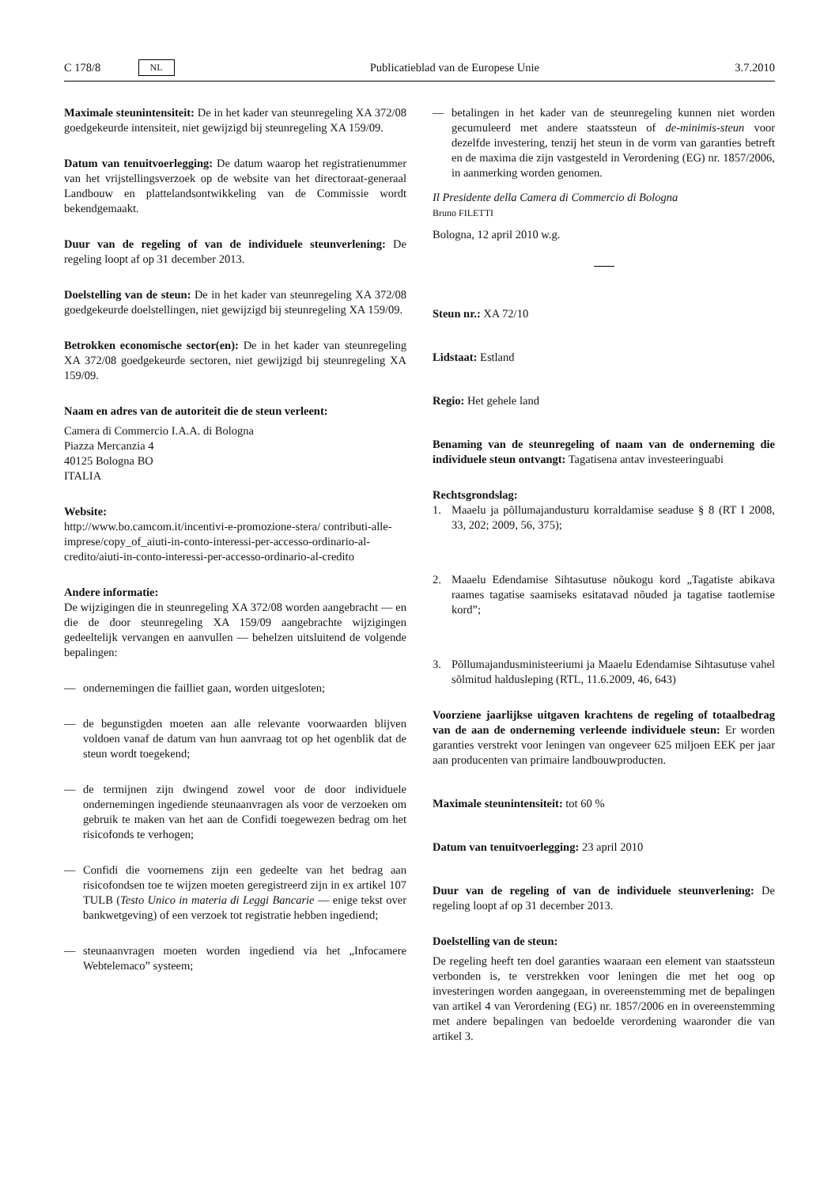C 178/8 NL Publicatieblad van de Europese Unie 3.7.2010
Maximale steunintensiteit: De in het kader van steunregeling XA 372/08 goedgekeurde intensiteit, niet gewijzigd bij steunregeling XA 159/09.
Datum van tenuitvoerlegging: De datum waarop het registratienummer van het vrijstellingsverzoek op de website van het directoraat-generaal Landbouw en plattelandsontwikkeling van de Commissie wordt bekendgemaakt.
Duur van de regeling of van de individuele steunverlening: De regeling loopt af op 31 december 2013.
Doelstelling van de steun: De in het kader van steunregeling XA 372/08 goedgekeurde doelstellingen, niet gewijzigd bij steunregeling XA 159/09.
Betrokken economische sector(en): De in het kader van steunregeling XA 372/08 goedgekeurde sectoren, niet gewijzigd bij steunregeling XA 159/09.
Naam en adres van de autoriteit die de steun verleent:
Camera di Commercio I.A.A. di Bologna
Piazza Mercanzia 4
40125 Bologna BO
ITALIA
Website:
http://www.bo.camcom.it/incentivi-e-promozione-stera/ contributi-alle-imprese/copy_of_aiuti-in-conto-interessi-per-accesso-ordinario-al-credito/aiuti-in-conto-interessi-per-accesso-ordinario-al-credito
Andere informatie:
De wijzigingen die in steunregeling XA 372/08 worden aangebracht — en die de door steunregeling XA 159/09 aangebrachte wijzigingen gedeeltelijk vervangen en aanvullen — behelzen uitsluitend de volgende bepalingen:
— ondernemingen die failliet gaan, worden uitgesloten;
— de begunstigden moeten aan alle relevante voorwaarden blijven voldoen vanaf de datum van hun aanvraag tot op het ogenblik dat de steun wordt toegekend;
— de termijnen zijn dwingend zowel voor de door individuele ondernemingen ingediende steunaanvragen als voor de verzoeken om gebruik te maken van het aan de Confidi toegewezen bedrag om het risicofonds te verhogen;
— Confidi die voornemens zijn een gedeelte van het bedrag aan risicofondsen toe te wijzen moeten geregistreerd zijn in ex artikel 107 TULB (Testo Unico in materia di Leggi Bancarie — enige tekst over bankwetgeving) of een verzoek tot registratie hebben ingediend;
— steunaanvragen moeten worden ingediend via het „Infocamere Webtelemaco” systeem;
— betalingen in het kader van de steunregeling kunnen niet worden gecumuleerd met andere staatssteun of de-minimis-steun voor dezelfde investering, tenzij het steun in de vorm van garanties betreft en de maxima die zijn vastgesteld in Verordening (EG) nr. 1857/2006, in aanmerking worden genomen.
Il Presidente della Camera di Commercio di Bologna
Bruno FILETTI
Bologna, 12 april 2010 w.g.
Steun nr.: XA 72/10
Lidstaat: Estland
Regio: Het gehele land
Benaming van de steunregeling of naam van de onderneming die individuele steun ontvangt: Tagatisena antav investeeringuabi
Rechtsgrondslag:
1. Maaelu ja põllumajandusturu korraldamise seaduse § 8 (RT I 2008, 33, 202; 2009, 56, 375);
2. Maaelu Edendamise Sihtasutuse nõukogu kord „Tagatiste abikava raames tagatise saamiseks esitatavad nõuded ja tagatise taotlemise kord”;
3. Põllumajandusministeeriumi ja Maaelu Edendamise Sihtasutuse vahel sõlmitud haldusleping (RTL, 11.6.2009, 46, 643)
Voorziene jaarlijkse uitgaven krachtens de regeling of totaalbedrag van de aan de onderneming verleende individuele steun: Er worden garanties verstrekt voor leningen van ongeveer 625 miljoen EEK per jaar aan producenten van primaire landbouwproducten.
Maximale steunintensiteit: tot 60 %
Datum van tenuitvoerlegging: 23 april 2010
Duur van de regeling of van de individuele steunverlening: De regeling loopt af op 31 december 2013.
Doelstelling van de steun:
De regeling heeft ten doel garanties waaraan een element van staatssteun verbonden is, te verstrekken voor leningen die met het oog op investeringen worden aangegaan, in overeenstemming met de bepalingen van artikel 4 van Verordening (EG) nr. 1857/2006 en in overeenstemming met andere bepalingen van bedoelde verordening waaronder die van artikel 3.